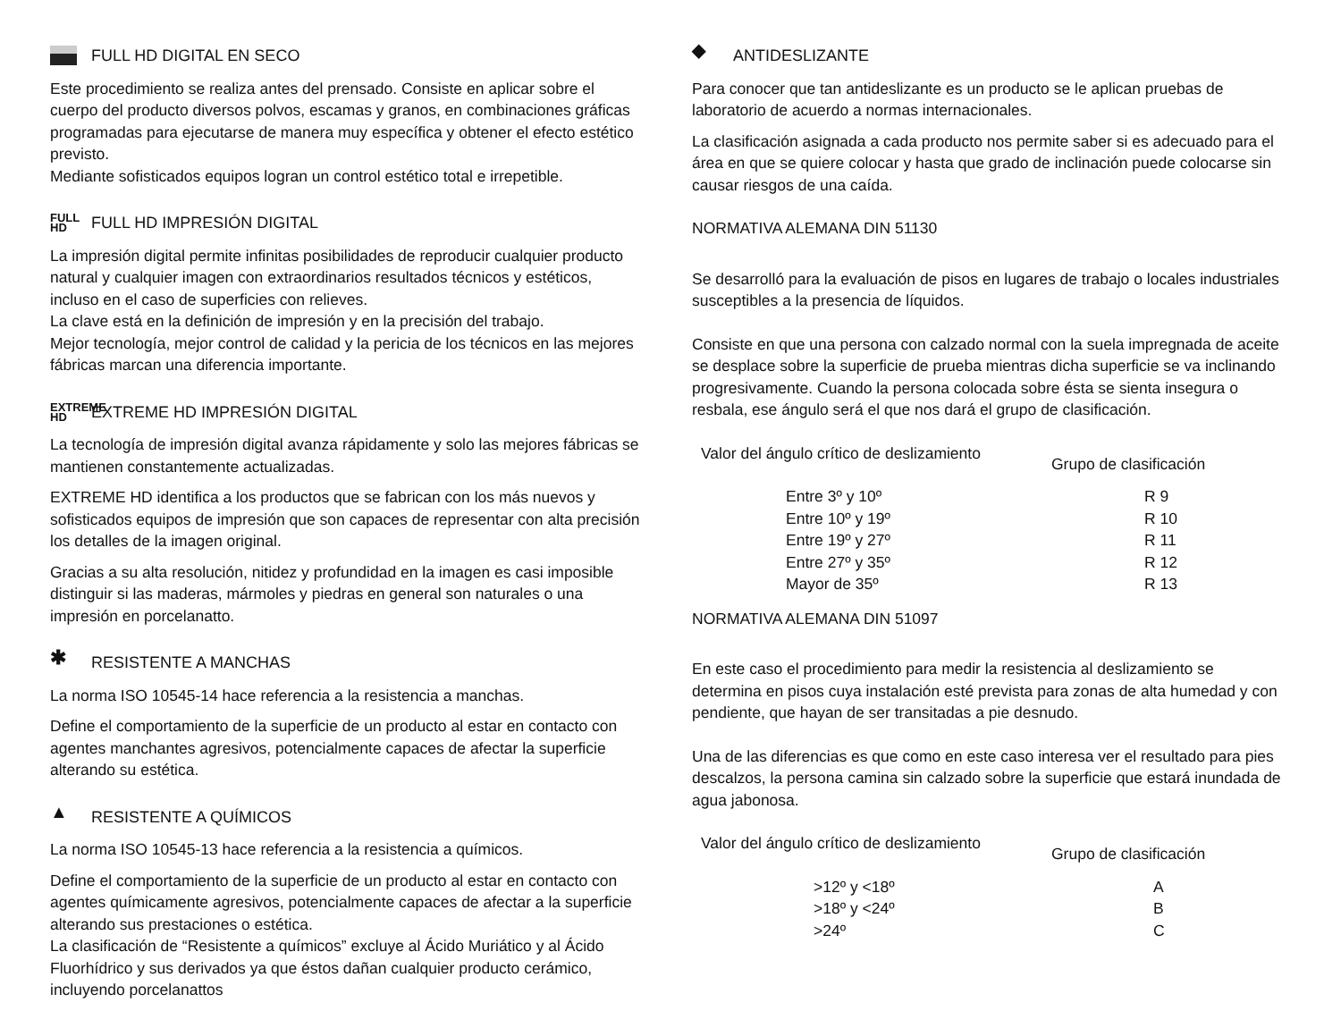FULL HD DIGITAL EN SECO
Este procedimiento se realiza antes del prensado. Consiste en aplicar sobre el cuerpo del producto diversos polvos, escamas y granos, en combinaciones gráficas programadas para ejecutarse de manera muy específica y obtener el efecto estético previsto.
Mediante sofisticados equipos logran un control estético total e irrepetible.
FULL
HD FULL HD IMPRESIÓN DIGITAL
La impresión digital permite infinitas posibilidades de reproducir cualquier producto natural y cualquier imagen con extraordinarios resultados técnicos y estéticos, incluso en el caso de superficies con relieves.
La clave está en la definición de impresión y en la precisión del trabajo.
Mejor tecnología, mejor control de calidad y la pericia de los técnicos en las mejores fábricas marcan una diferencia importante.
EXTREME
HD EXTREME HD IMPRESIÓN DIGITAL
La tecnología de impresión digital avanza rápidamente y solo las mejores fábricas se mantienen constantemente actualizadas.
EXTREME HD identifica a los productos que se fabrican con los más nuevos y sofisticados equipos de impresión que son capaces de representar con alta precisión los detalles de la imagen original.
Gracias a su alta resolución, nitidez y profundidad en la imagen es casi imposible distinguir si las maderas, mármoles y piedras en general son naturales o una impresión en porcelanatto.
✱ RESISTENTE A MANCHAS
La norma ISO 10545-14 hace referencia a la resistencia a manchas.
Define el comportamiento de la superficie de un producto al estar en contacto con agentes manchantes agresivos, potencialmente capaces de afectar la superficie alterando su estética.
▲ RESISTENTE A QUÍMICOS
La norma ISO 10545-13 hace referencia a la resistencia a químicos.
Define el comportamiento de la superficie de un producto al estar en contacto con agentes químicamente agresivos, potencialmente capaces de afectar a la superficie alterando sus prestaciones o estética.
La clasificación de “Resistente a químicos” excluye al Ácido Muriático y al Ácido Fluorhídrico y sus derivados ya que éstos dañan cualquier producto cerámico, incluyendo porcelanattos
◆ ANTIDESLIZANTE
Para conocer que tan antideslizante es un producto se le aplican pruebas de laboratorio de acuerdo a normas internacionales.
La clasificación asignada a cada producto nos permite saber si es adecuado para el área en que se quiere colocar y hasta que grado de inclinación puede colocarse sin causar riesgos de una caída.
NORMATIVA ALEMANA DIN 51130
Se desarrolló para la evaluación de pisos en lugares de trabajo o locales industriales susceptibles a la presencia de líquidos.
Consiste en que una persona con calzado normal con la suela impregnada de aceite se desplace sobre la superficie de prueba mientras dicha superficie se va inclinando progresivamente. Cuando la persona colocada sobre ésta se sienta insegura o resbala, ese ángulo será el que nos dará el grupo de clasificación.
| Valor del ángulo crítico de deslizamiento | Grupo de clasificación |
| --- | --- |
| Entre 3º y 10º | R 9 |
| Entre 10º y 19º | R 10 |
| Entre 19º y 27º | R 11 |
| Entre 27º y 35º | R 12 |
| Mayor de 35º | R 13 |
NORMATIVA ALEMANA DIN 51097
En este caso el procedimiento para medir la resistencia al deslizamiento se determina en pisos cuya instalación esté prevista para zonas de alta humedad y con pendiente, que hayan de ser transitadas a pie desnudo.
Una de las diferencias es que como en este caso interesa ver el resultado para pies descalzos, la persona camina sin calzado sobre la superficie que estará inundada de agua jabonosa.
| Valor del ángulo crítico de deslizamiento | Grupo de clasificación |
| --- | --- |
| >12º y <18º | A |
| >18º y <24º | B |
| >24º | C |